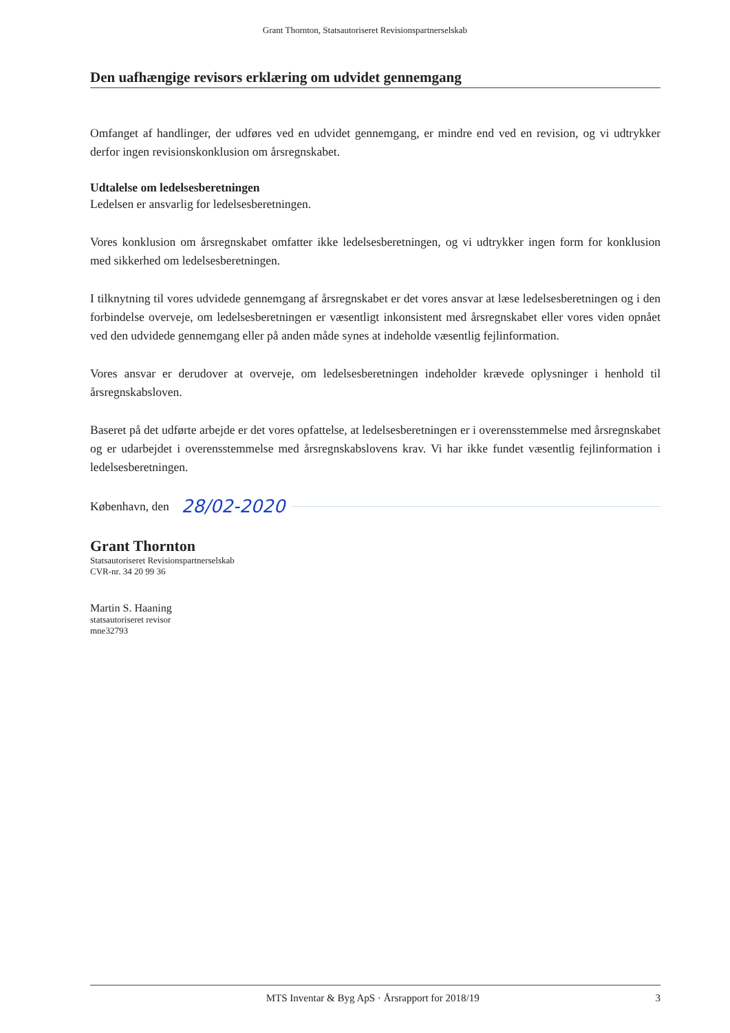Grant Thornton, Statsautoriseret Revisionspartnerselskab
Den uafhængige revisors erklæring om udvidet gennemgang
Omfanget af handlinger, der udføres ved en udvidet gennemgang, er mindre end ved en revision, og vi udtrykker derfor ingen revisionskonklusion om årsregnskabet.
Udtalelse om ledelsesberetningen
Ledelsen er ansvarlig for ledelsesberetningen.
Vores konklusion om årsregnskabet omfatter ikke ledelsesberetningen, og vi udtrykker ingen form for konklusion med sikkerhed om ledelsesberetningen.
I tilknytning til vores udvidede gennemgang af årsregnskabet er det vores ansvar at læse ledelsesberetningen og i den forbindelse overveje, om ledelsesberetningen er væsentligt inkonsistent med årsregnskabet eller vores viden opnået ved den udvidede gennemgang eller på anden måde synes at indeholde væsentlig fejlinformation.
Vores ansvar er derudover at overveje, om ledelsesberetningen indeholder krævede oplysninger i henhold til årsregnskabsloven.
Baseret på det udførte arbejde er det vores opfattelse, at ledelsesberetningen er i overensstemmelse med årsregnskabet og er udarbejdet i overensstemmelse med årsregnskabslovens krav. Vi har ikke fundet væsentlig fejlinformation i ledelsesberetningen.
København, den 28/02-2020
Grant Thornton
Statsautoriseret Revisionspartnerselskab
CVR-nr. 34 20 99 36
Martin S. Haaning
statsautoriseret revisor
mne32793
MTS Inventar & Byg ApS · Årsrapport for 2018/19 3